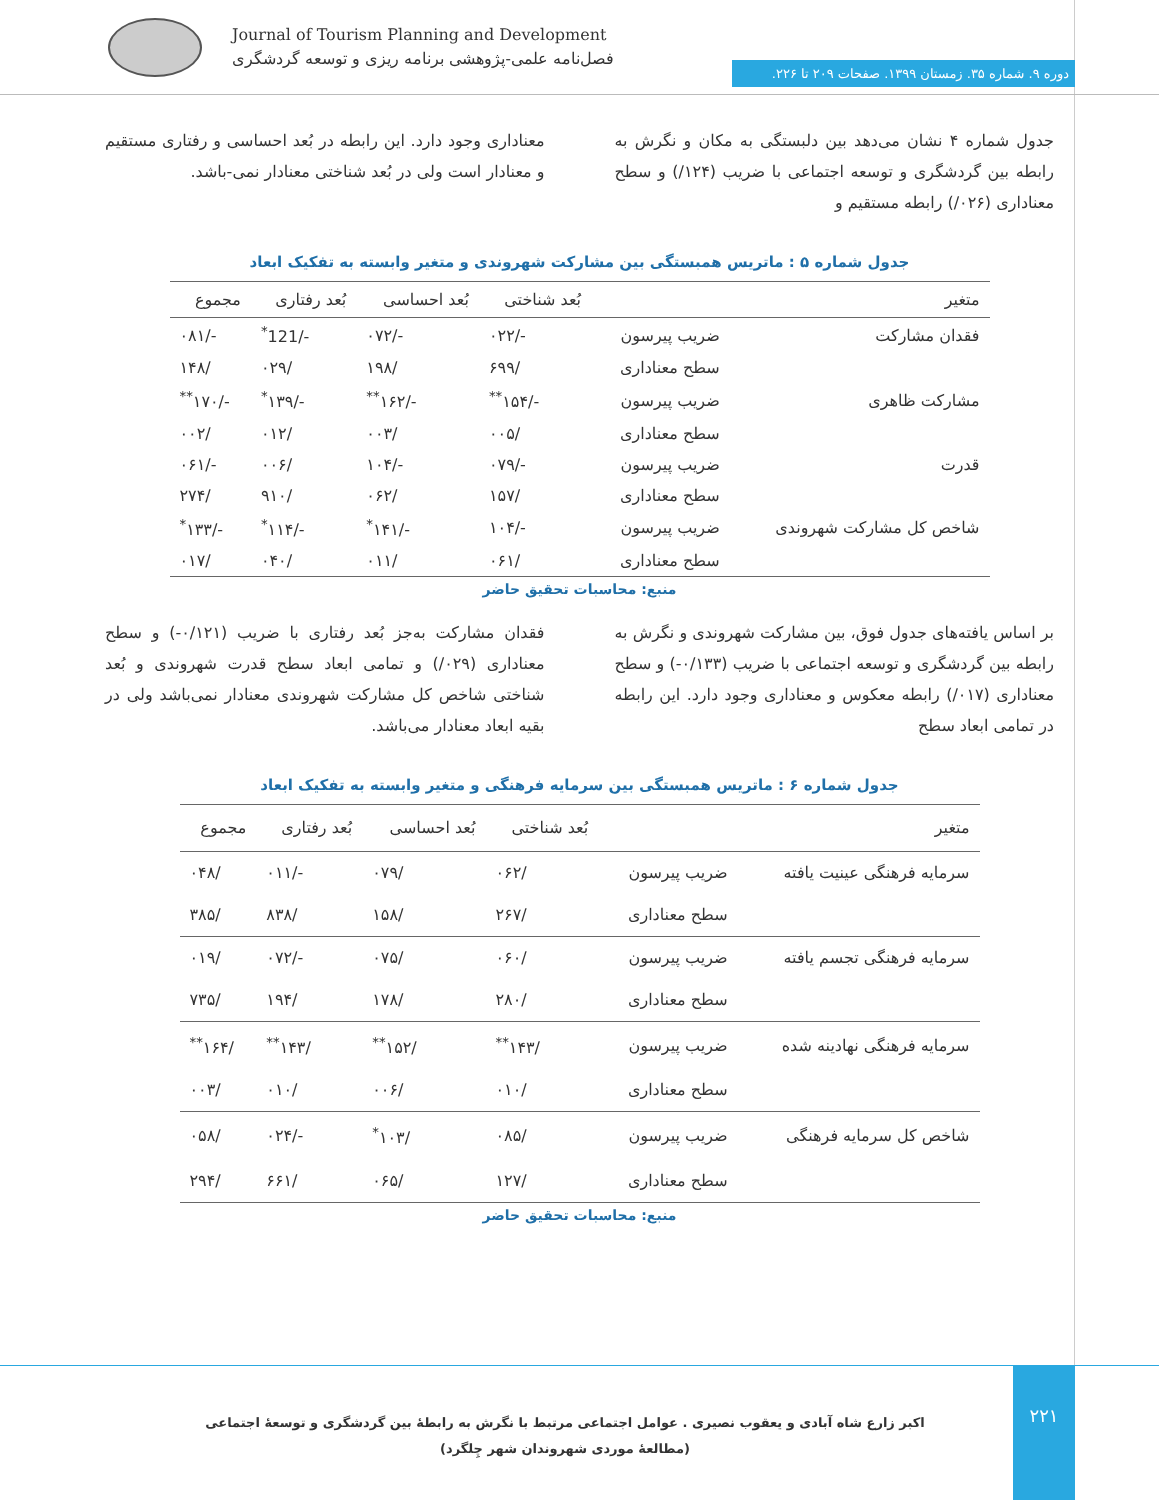Journal of Tourism Planning and Development
فصل‌نامه علمی-پژوهشی برنامه ریزی و توسعه گردشگری
دوره ۹. شماره ۳۵. زمستان ۱۳۹۹. صفحات ۲۰۹ تا ۲۲۶.
جدول شماره ۴ نشان می‌دهد بین دلبستگی به مکان و نگرش به رابطه بین گردشگری و توسعه اجتماعی با ضریب (۱۲۴/) و سطح معناداری (۰۲۶/) رابطه مستقیم و
معناداری وجود دارد. این رابطه در بُعد احساسی و رفتاری مستقیم و معنادار است ولی در بُعد شناختی معنادار نمی-باشد.
جدول شماره ۵ : ماتریس همبستگی بین مشارکت شهروندی و متغیر وابسته به تفکیک ابعاد
| متغیر | | بُعد شناختی | بُعد احساسی | بُعد رفتاری | مجموع |
| --- | --- | --- | --- | --- | --- |
| فقدان مشارکت | ضریب پیرسون | -/۰۲۲ | -/۰۷۲ | -/121<sup>*</sup> | -/۰۸۱ |
| | سطح معناداری | /۶۹۹ | /۱۹۸ | /۰۲۹ | /۱۴۸ |
| مشارکت ظاهری | ضریب پیرسون | -/۱۵۴<sup>**</sup> | -/۱۶۲<sup>**</sup> | -/۱۳۹<sup>*</sup> | -/۱۷۰<sup>**</sup> |
| | سطح معناداری | /۰۰۵ | /۰۰۳ | /۰۱۲ | /۰۰۲ |
| قدرت | ضریب پیرسون | -/۰۷۹ | -/۱۰۴ | /۰۰۶ | -/۰۶۱ |
| | سطح معناداری | /۱۵۷ | /۰۶۲ | /۹۱۰ | /۲۷۴ |
| شاخص کل مشارکت شهروندی | ضریب پیرسون | -/۱۰۴ | -/۱۴۱<sup>*</sup> | -/۱۱۴<sup>*</sup> | -/۱۳۳<sup>*</sup> |
| | سطح معناداری | /۰۶۱ | /۰۱۱ | /۰۴۰ | /۰۱۷ |
منبع: محاسبات تحقیق حاضر
بر اساس یافته‌های جدول فوق، بین مشارکت شهروندی و نگرش به رابطه بین گردشگری و توسعه اجتماعی با ضریب (۰/۱۳۳-) و سطح معناداری (۰۱۷/) رابطه معکوس و معناداری وجود دارد. این رابطه در تمامی ابعاد سطح
فقدان مشارکت به‌جز بُعد رفتاری با ضریب (۰/۱۲۱-) و سطح معناداری (۰۲۹/) و تمامی ابعاد سطح قدرت شهروندی و بُعد شناختی شاخص کل مشارکت شهروندی معنادار نمی‌باشد ولی در بقیه ابعاد معنادار می‌باشد.
جدول شماره ۶ : ماتریس همبستگی بین سرمایه فرهنگی و متغیر وابسته به تفکیک ابعاد
| متغیر | | بُعد شناختی | بُعد احساسی | بُعد رفتاری | مجموع |
| --- | --- | --- | --- | --- | --- |
| سرمایه فرهنگی عینیت یافته | ضریب پیرسون | /۰۶۲ | /۰۷۹ | -/۰۱۱ | /۰۴۸ |
| | سطح معناداری | /۲۶۷ | /۱۵۸ | /۸۳۸ | /۳۸۵ |
| سرمایه فرهنگی تجسم یافته | ضریب پیرسون | /۰۶۰ | /۰۷۵ | -/۰۷۲ | /۰۱۹ |
| | سطح معناداری | /۲۸۰ | /۱۷۸ | /۱۹۴ | /۷۳۵ |
| سرمایه فرهنگی نهادینه شده | ضریب پیرسون | /۱۴۳<sup>**</sup> | /۱۵۲<sup>**</sup> | /۱۴۳<sup>**</sup> | /۱۶۴<sup>**</sup> |
| | سطح معناداری | /۰۱۰ | /۰۰۶ | /۰۱۰ | /۰۰۳ |
| شاخص کل سرمایه فرهنگی | ضریب پیرسون | /۰۸۵ | /۱۰۳<sup>*</sup> | -/۰۲۴ | /۰۵۸ |
| | سطح معناداری | /۱۲۷ | /۰۶۵ | /۶۶۱ | /۲۹۴ |
منبع: محاسبات تحقیق حاضر
۲۲۱
اکبر زارع شاه آبادی و یعقوب نصیری . عوامل اجتماعی مرتبط با نگرش به رابطهٔ بین گردشگری و توسعهٔ اجتماعی (مطالعهٔ موردی شهروندان شهر چِلگرد)